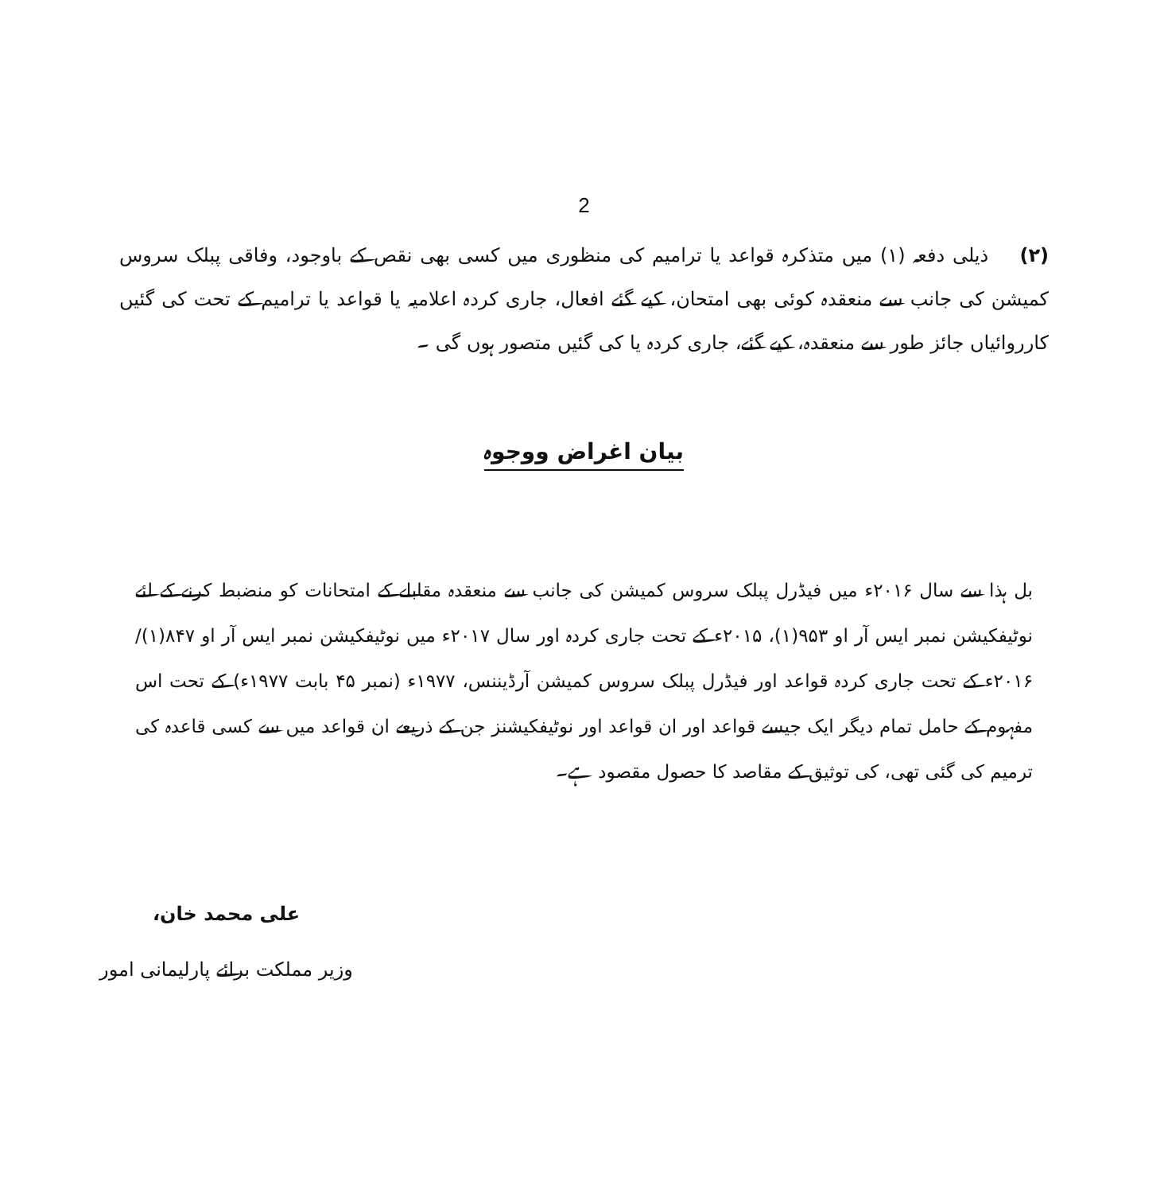2
(۲) ذیلی دفعہ (۱) میں متذکرہ قواعد یا ترامیم کی منظوری میں کسی بھی نقص کے باوجود، وفاقی پبلک سروس کمیشن کی جانب سے منعقدہ کوئی بھی امتحان، کیے گئے افعال، جاری کردہ اعلامیہ یا قواعد یا ترامیم کے تحت کی گئیں کارروائیاں جائز طور سے منعقدہ، کیے گئے، جاری کردہ یا کی گئیں متصور ہوں گی ۔
بیان اغراض ووجوہ
بل ہذا سے سال ۲۰۱۶ء میں فیڈرل پبلک سروس کمیشن کی جانب سے منعقدہ مقابلے کے امتحانات کو منضبط کرنے کے لئے نوٹیفکیشن نمبر ایس آر او ۹۵۳(۱)، ۲۰۱۵ء کے تحت جاری کردہ اور سال ۲۰۱۷ء میں نوٹیفکیشن نمبر ایس آر او ۸۴۷(۱)/۲۰۱۶ء کے تحت جاری کردہ قواعد اور فیڈرل پبلک سروس کمیشن آرڈیننس، ۱۹۷۷ء (نمبر ۴۵ بابت ۱۹۷۷ء) کے تحت اس مفہوم کے حامل تمام دیگر ایک جیسے قواعد اور ان قواعد اور نوٹیفکیشنز جن کے ذریعے ان قواعد میں سے کسی قاعدہ کی ترمیم کی گئی تھی، کی توثیق کے مقاصد کا حصول مقصود ہے۔
علی محمد خان،
وزیر مملکت برائے پارلیمانی امور